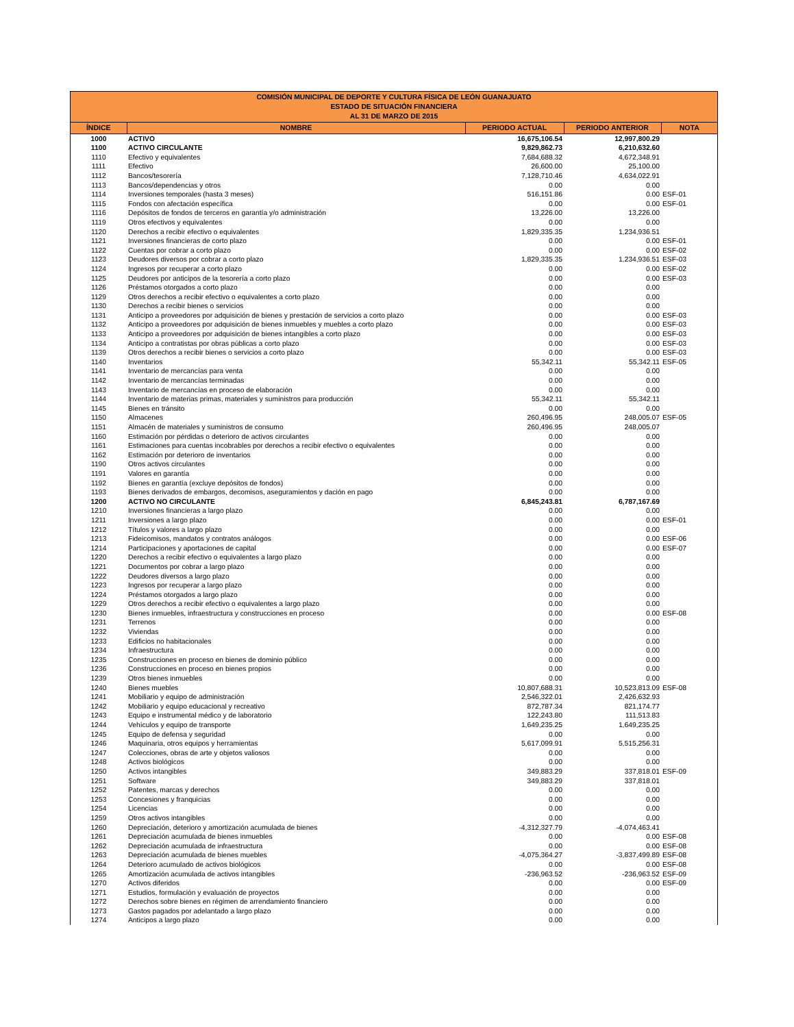| COMISIÓN MUNICIPAL DE DEPORTE Y CULTURA FÍSICA DE LEÓN GUANAJUATO ESTADO DE SITUACIÓN FINANCIERA AL 31 DE MARZO DE 2015 | | | | |
| --- | --- | --- | --- | --- |
| ÍNDICE | NOMBRE | PERIODO ACTUAL | PERIODO ANTERIOR | NOTA |
| 1000 | ACTIVO | 16,675,106.54 | 12,997,800.29 | |
| 1100 | ACTIVO CIRCULANTE | 9,829,862.73 | 6,210,632.60 | |
| 1110 | Efectivo y equivalentes | 7,684,688.32 | 4,672,348.91 | |
| 1111 | Efectivo | 26,600.00 | 25,100.00 | |
| 1112 | Bancos/tesorería | 7,128,710.46 | 4,634,022.91 | |
| 1113 | Bancos/dependencias y otros | 0.00 | 0.00 | |
| 1114 | Inversiones temporales (hasta 3 meses) | 516,151.86 | 0.00 | ESF-01 |
| 1115 | Fondos con afectación específica | 0.00 | 0.00 | ESF-01 |
| 1116 | Depósitos de fondos de terceros en garantía y/o administración | 13,226.00 | 13,226.00 | |
| 1119 | Otros efectivos y equivalentes | 0.00 | 0.00 | |
| 1120 | Derechos a recibir efectivo o equivalentes | 1,829,335.35 | 1,234,936.51 | |
| 1121 | Inversiones financieras de corto plazo | 0.00 | 0.00 | ESF-01 |
| 1122 | Cuentas por cobrar a corto plazo | 0.00 | 0.00 | ESF-02 |
| 1123 | Deudores diversos por cobrar a corto plazo | 1,829,335.35 | 1,234,936.51 | ESF-03 |
| 1124 | Ingresos por recuperar a corto plazo | 0.00 | 0.00 | ESF-02 |
| 1125 | Deudores por anticipos de la tesorería a corto plazo | 0.00 | 0.00 | ESF-03 |
| 1126 | Préstamos otorgados a corto plazo | 0.00 | 0.00 | |
| 1129 | Otros derechos a recibir efectivo o equivalentes a corto plazo | 0.00 | 0.00 | |
| 1130 | Derechos a recibir bienes o servicios | 0.00 | 0.00 | |
| 1131 | Anticipo a proveedores por adquisición de bienes y prestación de servicios a corto plazo | 0.00 | 0.00 | ESF-03 |
| 1132 | Anticipo a proveedores por adquisición de bienes inmuebles y muebles a corto plazo | 0.00 | 0.00 | ESF-03 |
| 1133 | Anticipo a proveedores por adquisición de bienes intangibles a corto plazo | 0.00 | 0.00 | ESF-03 |
| 1134 | Anticipo a contratistas por obras públicas a corto plazo | 0.00 | 0.00 | ESF-03 |
| 1139 | Otros derechos a recibir bienes o servicios a corto plazo | 0.00 | 0.00 | ESF-03 |
| 1140 | Inventarios | 55,342.11 | 55,342.11 | ESF-05 |
| 1141 | Inventario de mercancías para venta | 0.00 | 0.00 | |
| 1142 | Inventario de mercancías terminadas | 0.00 | 0.00 | |
| 1143 | Inventario de mercancías en proceso de elaboración | 0.00 | 0.00 | |
| 1144 | Inventario de materias primas, materiales y suministros para producción | 55,342.11 | 55,342.11 | |
| 1145 | Bienes en tránsito | 0.00 | 0.00 | |
| 1150 | Almacenes | 260,496.95 | 248,005.07 | ESF-05 |
| 1151 | Almacén de materiales y suministros de consumo | 260,496.95 | 248,005.07 | |
| 1160 | Estimación por pérdidas o deterioro de activos circulantes | 0.00 | 0.00 | |
| 1161 | Estimaciones para cuentas incobrables por derechos a recibir efectivo o equivalentes | 0.00 | 0.00 | |
| 1162 | Estimación por deterioro de inventarios | 0.00 | 0.00 | |
| 1190 | Otros activos circulantes | 0.00 | 0.00 | |
| 1191 | Valores en garantía | 0.00 | 0.00 | |
| 1192 | Bienes en garantía (excluye depósitos de fondos) | 0.00 | 0.00 | |
| 1193 | Bienes derivados de embargos, decomisos, aseguramientos y dación en pago | 0.00 | 0.00 | |
| 1200 | ACTIVO NO CIRCULANTE | 6,845,243.81 | 6,787,167.69 | |
| 1210 | Inversiones financieras a largo plazo | 0.00 | 0.00 | |
| 1211 | Inversiones a largo plazo | 0.00 | 0.00 | ESF-01 |
| 1212 | Títulos y valores a largo plazo | 0.00 | 0.00 | |
| 1213 | Fideicomisos, mandatos y contratos análogos | 0.00 | 0.00 | ESF-06 |
| 1214 | Participaciones y aportaciones de capital | 0.00 | 0.00 | ESF-07 |
| 1220 | Derechos a recibir efectivo o equivalentes a largo plazo | 0.00 | 0.00 | |
| 1221 | Documentos por cobrar a largo plazo | 0.00 | 0.00 | |
| 1222 | Deudores diversos a largo plazo | 0.00 | 0.00 | |
| 1223 | Ingresos por recuperar a largo plazo | 0.00 | 0.00 | |
| 1224 | Préstamos otorgados a largo plazo | 0.00 | 0.00 | |
| 1229 | Otros derechos a recibir efectivo o equivalentes a largo plazo | 0.00 | 0.00 | |
| 1230 | Bienes inmuebles, infraestructura y construcciones en proceso | 0.00 | 0.00 | ESF-08 |
| 1231 | Terrenos | 0.00 | 0.00 | |
| 1232 | Viviendas | 0.00 | 0.00 | |
| 1233 | Edificios no habitacionales | 0.00 | 0.00 | |
| 1234 | Infraestructura | 0.00 | 0.00 | |
| 1235 | Construcciones en proceso en bienes de dominio público | 0.00 | 0.00 | |
| 1236 | Construcciones en proceso en bienes propios | 0.00 | 0.00 | |
| 1239 | Otros bienes inmuebles | 0.00 | 0.00 | |
| 1240 | Bienes muebles | 10,807,688.31 | 10,523,813.09 | ESF-08 |
| 1241 | Mobiliario y equipo de administración | 2,546,322.01 | 2,426,632.93 | |
| 1242 | Mobiliario y equipo educacional y recreativo | 872,787.34 | 821,174.77 | |
| 1243 | Equipo e instrumental médico y de laboratorio | 122,243.80 | 111,513.83 | |
| 1244 | Vehículos y equipo de transporte | 1,649,235.25 | 1,649,235.25 | |
| 1245 | Equipo de defensa y seguridad | 0.00 | 0.00 | |
| 1246 | Maquinaria, otros equipos y herramientas | 5,617,099.91 | 5,515,256.31 | |
| 1247 | Colecciones, obras de arte y objetos valiosos | 0.00 | 0.00 | |
| 1248 | Activos biológicos | 0.00 | 0.00 | |
| 1250 | Activos intangibles | 349,883.29 | 337,818.01 | ESF-09 |
| 1251 | Software | 349,883.29 | 337,818.01 | |
| 1252 | Patentes, marcas y derechos | 0.00 | 0.00 | |
| 1253 | Concesiones y franquicias | 0.00 | 0.00 | |
| 1254 | Licencias | 0.00 | 0.00 | |
| 1259 | Otros activos intangibles | 0.00 | 0.00 | |
| 1260 | Depreciación, deterioro y amortización acumulada de bienes | -4,312,327.79 | -4,074,463.41 | |
| 1261 | Depreciación acumulada de bienes inmuebles | 0.00 | 0.00 | ESF-08 |
| 1262 | Depreciación acumulada de infraestructura | 0.00 | 0.00 | ESF-08 |
| 1263 | Depreciación acumulada de bienes muebles | -4,075,364.27 | -3,837,499.89 | ESF-08 |
| 1264 | Deterioro acumulado de activos biológicos | 0.00 | 0.00 | ESF-08 |
| 1265 | Amortización acumulada de activos intangibles | -236,963.52 | -236,963.52 | ESF-09 |
| 1270 | Activos diferidos | 0.00 | 0.00 | ESF-09 |
| 1271 | Estudios, formulación y evaluación de proyectos | 0.00 | 0.00 | |
| 1272 | Derechos sobre bienes en régimen de arrendamiento financiero | 0.00 | 0.00 | |
| 1273 | Gastos pagados por adelantado a largo plazo | 0.00 | 0.00 | |
| 1274 | Anticipos a largo plazo | 0.00 | 0.00 | |